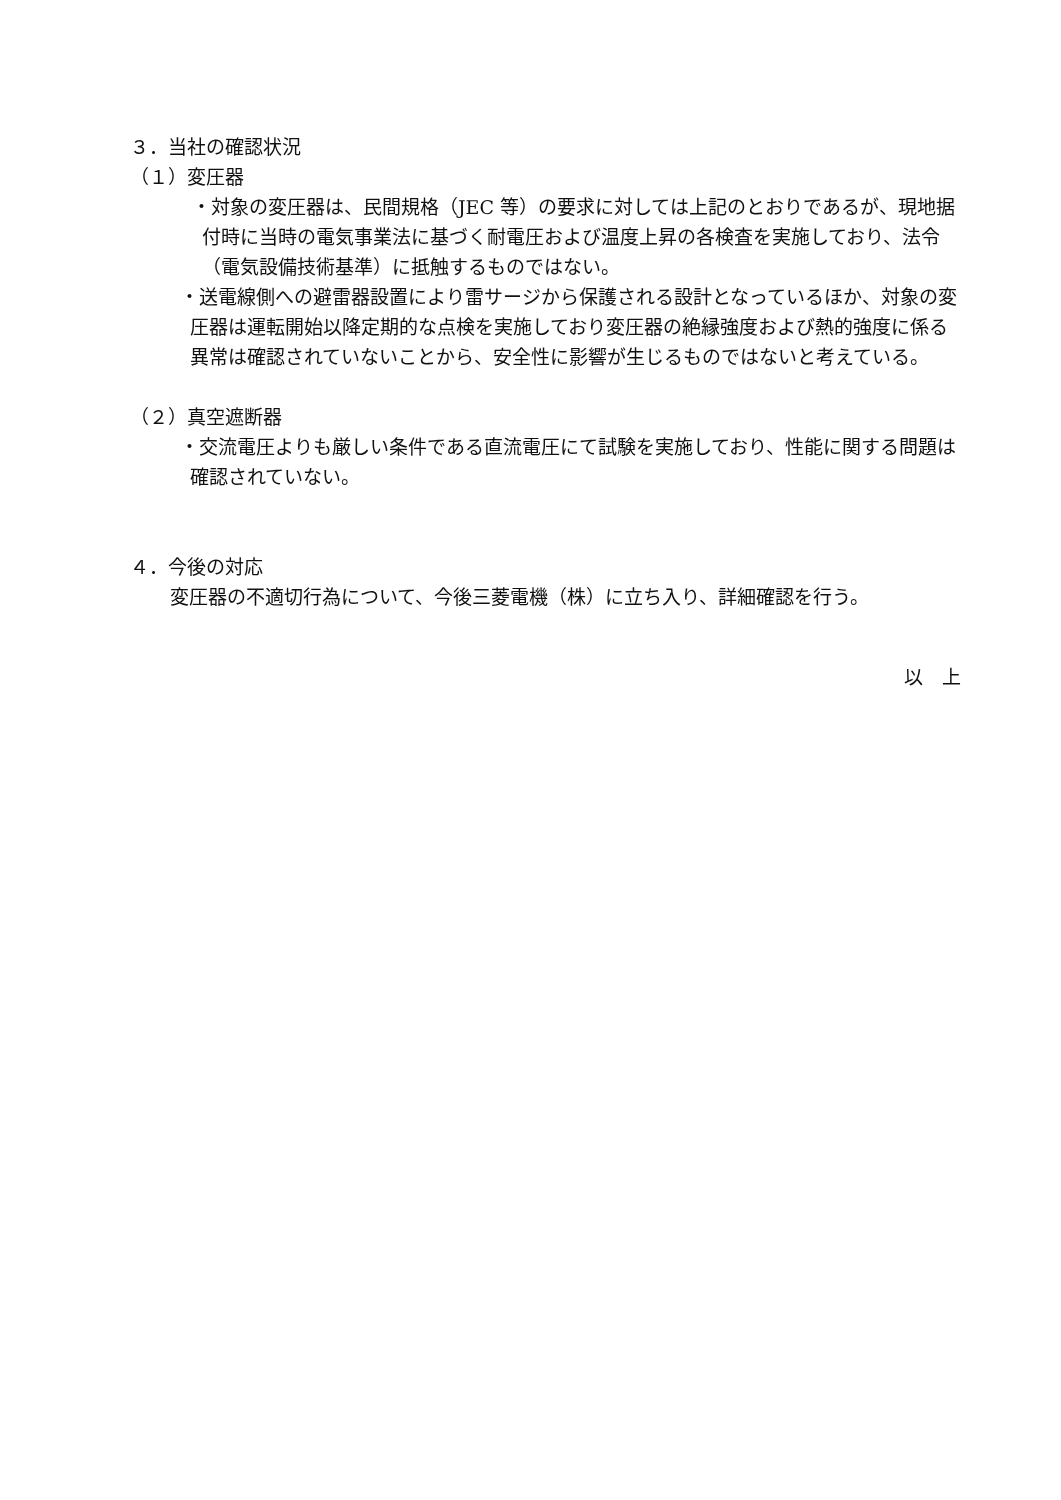３．当社の確認状況
（１）変圧器
・対象の変圧器は、民間規格（JEC 等）の要求に対しては上記のとおりであるが、現地据付時に当時の電気事業法に基づく耐電圧および温度上昇の各検査を実施しており、法令（電気設備技術基準）に抵触するものではない。
・送電線側への避雷器設置により雷サージから保護される設計となっているほか、対象の変圧器は運転開始以降定期的な点検を実施しており変圧器の絶縁強度および熱的強度に係る異常は確認されていないことから、安全性に影響が生じるものではないと考えている。
（２）真空遮断器
・交流電圧よりも厳しい条件である直流電圧にて試験を実施しており、性能に関する問題は確認されていない。
４．今後の対応
変圧器の不適切行為について、今後三菱電機（株）に立ち入り、詳細確認を行う。
以　上